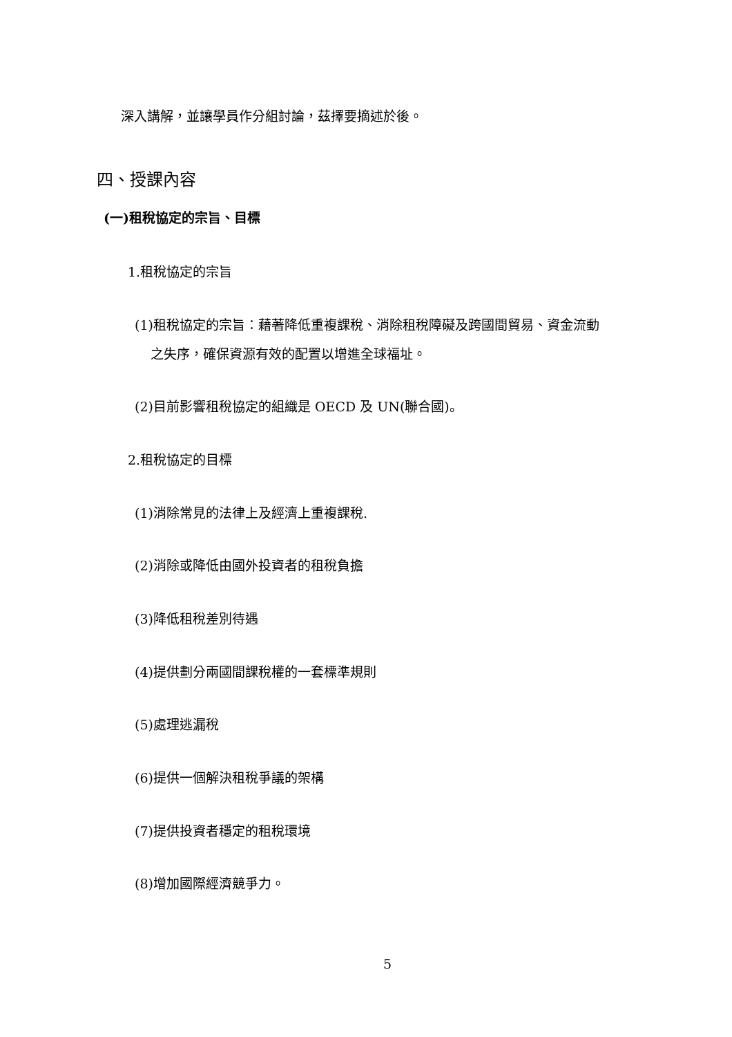深入講解，並讓學員作分組討論，茲擇要摘述於後。
四、授課內容
(一)租稅協定的宗旨、目標
1.租稅協定的宗旨
(1)租稅協定的宗旨：藉著降低重複課稅、消除租稅障礙及跨國間貿易、資金流動
之失序，確保資源有效的配置以增進全球福址。
(2)目前影響租稅協定的組織是 OECD 及 UN(聯合國)。
2.租稅協定的目標
(1)消除常見的法律上及經濟上重複課稅.
(2)消除或降低由國外投資者的租稅負擔
(3)降低租稅差別待遇
(4)提供劃分兩國間課稅權的一套標準規則
(5)處理逃漏稅
(6)提供一個解決租稅爭議的架構
(7)提供投資者穩定的租稅環境
(8)增加國際經濟競爭力。
5